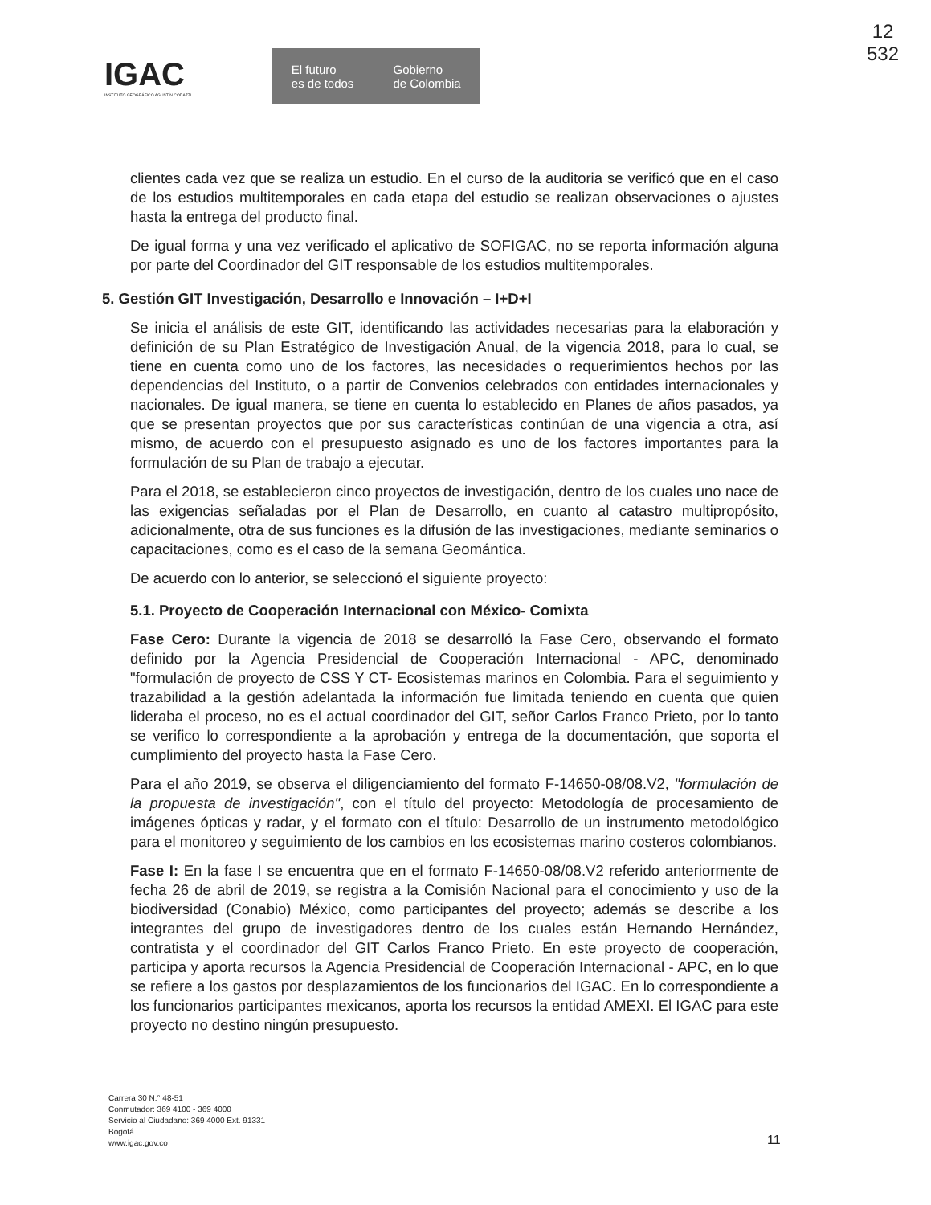12
532
IGAC
INSTITUTO GEOGRÁFICO AGUSTÍN CODAZZI
El futuro
es de todos Gobierno
de Colombia
clientes cada vez que se realiza un estudio. En el curso de la auditoria se verificó que en el caso de los estudios multitemporales en cada etapa del estudio se realizan observaciones o ajustes hasta la entrega del producto final.
De igual forma y una vez verificado el aplicativo de SOFIGAC, no se reporta información alguna por parte del Coordinador del GIT responsable de los estudios multitemporales.
5. Gestión GIT Investigación, Desarrollo e Innovación – I+D+I
Se inicia el análisis de este GIT, identificando las actividades necesarias para la elaboración y definición de su Plan Estratégico de Investigación Anual, de la vigencia 2018, para lo cual, se tiene en cuenta como uno de los factores, las necesidades o requerimientos hechos por las dependencias del Instituto, o a partir de Convenios celebrados con entidades internacionales y nacionales. De igual manera, se tiene en cuenta lo establecido en Planes de años pasados, ya que se presentan proyectos que por sus características continúan de una vigencia a otra, así mismo, de acuerdo con el presupuesto asignado es uno de los factores importantes para la formulación de su Plan de trabajo a ejecutar.
Para el 2018, se establecieron cinco proyectos de investigación, dentro de los cuales uno nace de las exigencias señaladas por el Plan de Desarrollo, en cuanto al catastro multipropósito, adicionalmente, otra de sus funciones es la difusión de las investigaciones, mediante seminarios o capacitaciones, como es el caso de la semana Geomántica.
De acuerdo con lo anterior, se seleccionó el siguiente proyecto:
5.1. Proyecto de Cooperación Internacional con México- Comixta
Fase Cero: Durante la vigencia de 2018 se desarrolló la Fase Cero, observando el formato definido por la Agencia Presidencial de Cooperación Internacional - APC, denominado "formulación de proyecto de CSS Y CT- Ecosistemas marinos en Colombia. Para el seguimiento y trazabilidad a la gestión adelantada la información fue limitada teniendo en cuenta que quien lideraba el proceso, no es el actual coordinador del GIT, señor Carlos Franco Prieto, por lo tanto se verifico lo correspondiente a la aprobación y entrega de la documentación, que soporta el cumplimiento del proyecto hasta la Fase Cero.
Para el año 2019, se observa el diligenciamiento del formato F-14650-08/08.V2, "formulación de la propuesta de investigación", con el título del proyecto: Metodología de procesamiento de imágenes ópticas y radar, y el formato con el título: Desarrollo de un instrumento metodológico para el monitoreo y seguimiento de los cambios en los ecosistemas marino costeros colombianos.
Fase I: En la fase I se encuentra que en el formato F-14650-08/08.V2 referido anteriormente de fecha 26 de abril de 2019, se registra a la Comisión Nacional para el conocimiento y uso de la biodiversidad (Conabio) México, como participantes del proyecto; además se describe a los integrantes del grupo de investigadores dentro de los cuales están Hernando Hernández, contratista y el coordinador del GIT Carlos Franco Prieto. En este proyecto de cooperación, participa y aporta recursos la Agencia Presidencial de Cooperación Internacional - APC, en lo que se refiere a los gastos por desplazamientos de los funcionarios del IGAC. En lo correspondiente a los funcionarios participantes mexicanos, aporta los recursos la entidad AMEXI. El IGAC para este proyecto no destino ningún presupuesto.
Carrera 30 N.° 48-51
Conmutador: 369 4100 - 369 4000
Servicio al Ciudadano: 369 4000 Ext. 91331
Bogotá
www.igac.gov.co
11